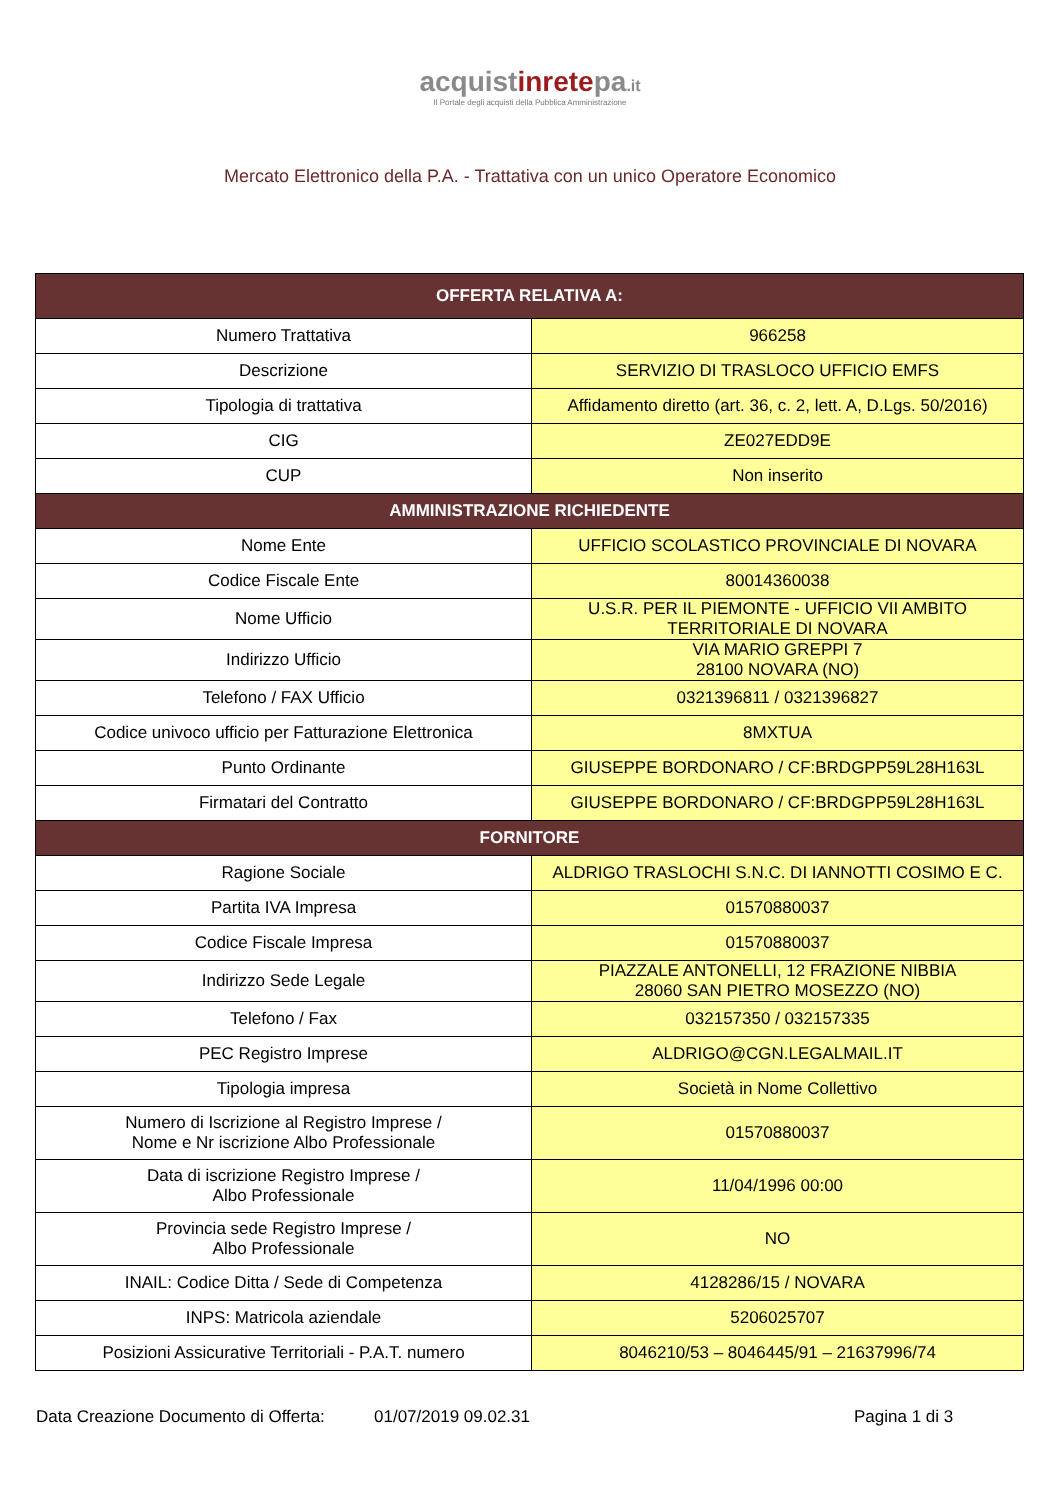acquistinretepa.it
Il Portale degli acquisti della Pubblica Amministrazione
Mercato Elettronico della P.A. - Trattativa con un unico Operatore Economico
| OFFERTA RELATIVA A: | |
| --- | --- |
| Numero Trattativa | 966258 |
| Descrizione | SERVIZIO DI TRASLOCO UFFICIO EMFS |
| Tipologia di trattativa | Affidamento diretto (art. 36, c. 2, lett. A, D.Lgs. 50/2016) |
| CIG | ZE027EDD9E |
| CUP | Non inserito |
| AMMINISTRAZIONE RICHIEDENTE | |
| Nome Ente | UFFICIO SCOLASTICO PROVINCIALE DI NOVARA |
| Codice Fiscale Ente | 80014360038 |
| Nome Ufficio | U.S.R. PER IL PIEMONTE - UFFICIO VII AMBITO TERRITORIALE DI NOVARA |
| Indirizzo Ufficio | VIA MARIO GREPPI 7 28100 NOVARA (NO) |
| Telefono / FAX Ufficio | 0321396811 / 0321396827 |
| Codice univoco ufficio per Fatturazione Elettronica | 8MXTUA |
| Punto Ordinante | GIUSEPPE BORDONARO / CF:BRDGPP59L28H163L |
| Firmatari del Contratto | GIUSEPPE BORDONARO / CF:BRDGPP59L28H163L |
| FORNITORE | |
| Ragione Sociale | ALDRIGO TRASLOCHI S.N.C. DI IANNOTTI COSIMO E C. |
| Partita IVA Impresa | 01570880037 |
| Codice Fiscale Impresa | 01570880037 |
| Indirizzo Sede Legale | PIAZZALE ANTONELLI, 12 FRAZIONE NIBBIA 28060 SAN PIETRO MOSEZZO (NO) |
| Telefono / Fax | 032157350 / 032157335 |
| PEC Registro Imprese | ALDRIGO@CGN.LEGALMAIL.IT |
| Tipologia impresa | Società in Nome Collettivo |
| Numero di Iscrizione al Registro Imprese / Nome e Nr iscrizione Albo Professionale | 01570880037 |
| Data di iscrizione Registro Imprese / Albo Professionale | 11/04/1996 00:00 |
| Provincia sede Registro Imprese / Albo Professionale | NO |
| INAIL: Codice Ditta / Sede di Competenza | 4128286/15 / NOVARA |
| INPS: Matricola aziendale | 5206025707 |
| Posizioni Assicurative Territoriali - P.A.T. numero | 8046210/53 – 8046445/91 – 21637996/74 |
Data Creazione Documento di Offerta: 01/07/2019 09.02.31 Pagina 1 di 3